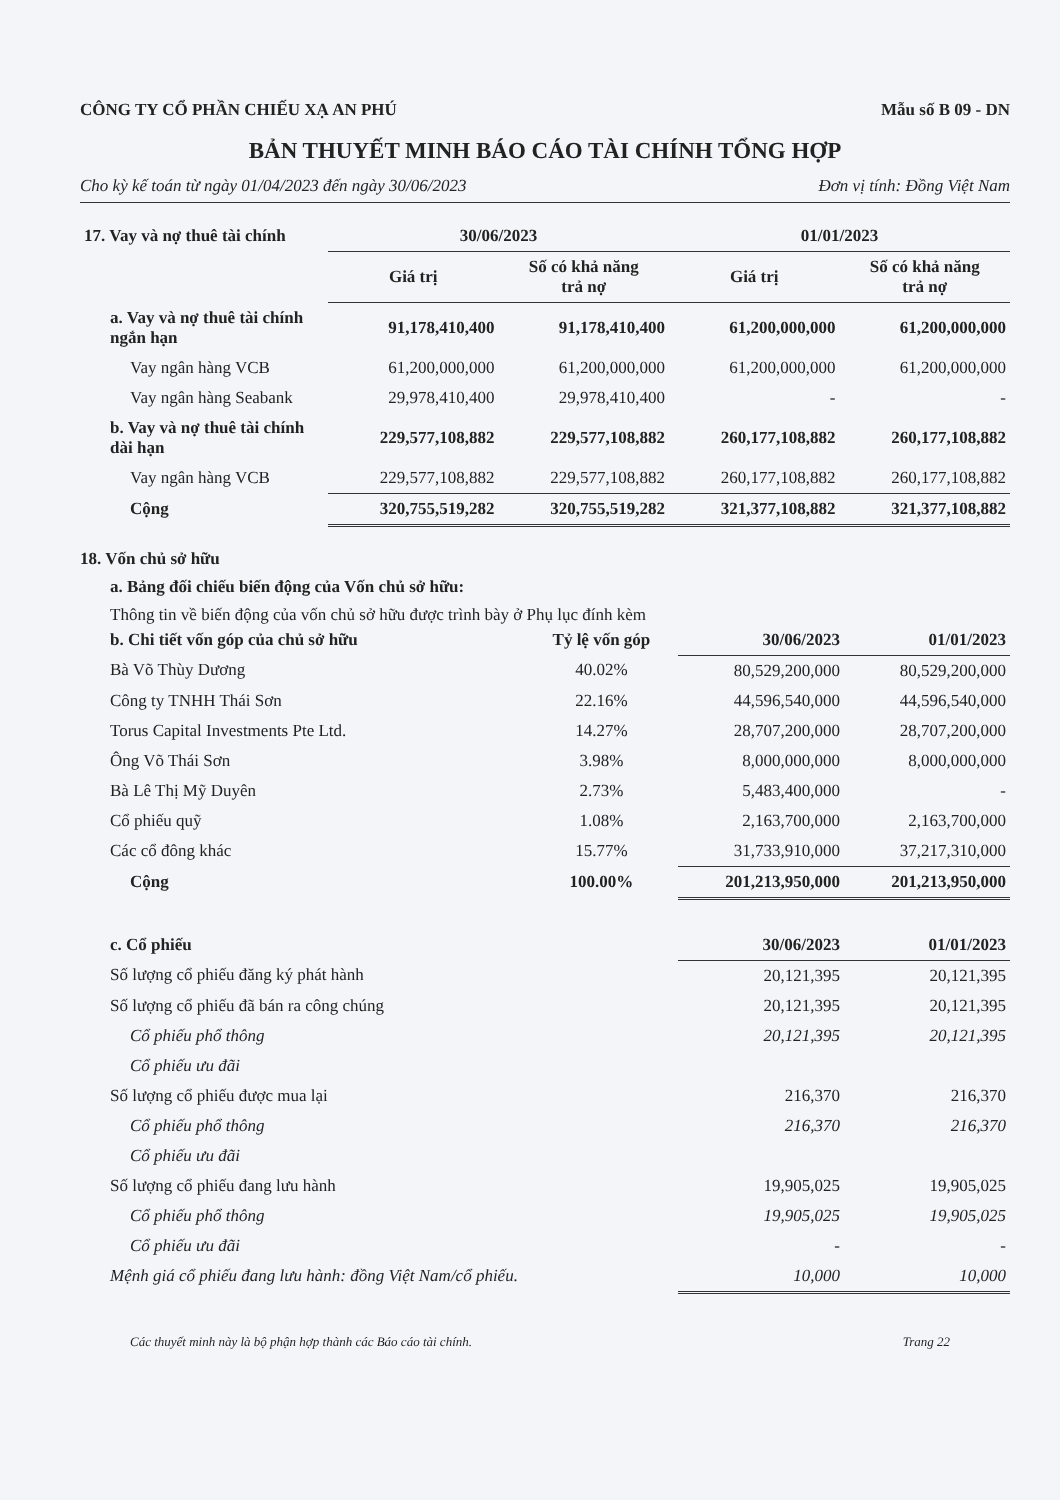CÔNG TY CỔ PHẦN CHIẾU XẠ AN PHÚ Mẫu số B 09 - DN
BẢN THUYẾT MINH BÁO CÁO TÀI CHÍNH TỔNG HỢP
Cho kỳ kế toán từ ngày 01/04/2023 đến ngày 30/06/2023 Đơn vị tính: Đồng Việt Nam
| 17. Vay và nợ thuê tài chính | 30/06/2023 | | 01/01/2023 | |
| --- | --- | --- | --- | --- |
| | Giá trị | Số có khả năng trả nợ | Giá trị | Số có khả năng trả nợ |
| a. Vay và nợ thuê tài chính ngắn hạn | 91,178,410,400 | 91,178,410,400 | 61,200,000,000 | 61,200,000,000 |
| Vay ngân hàng VCB | 61,200,000,000 | 61,200,000,000 | 61,200,000,000 | 61,200,000,000 |
| Vay ngân hàng Seabank | 29,978,410,400 | 29,978,410,400 | - | - |
| b. Vay và nợ thuê tài chính dài hạn | 229,577,108,882 | 229,577,108,882 | 260,177,108,882 | 260,177,108,882 |
| Vay ngân hàng VCB | 229,577,108,882 | 229,577,108,882 | 260,177,108,882 | 260,177,108,882 |
| Cộng | 320,755,519,282 | 320,755,519,282 | 321,377,108,882 | 321,377,108,882 |
18. Vốn chủ sở hữu
a. Bảng đối chiếu biến động của Vốn chủ sở hữu:
Thông tin về biến động của vốn chủ sở hữu được trình bày ở Phụ lục đính kèm
| b. Chi tiết vốn góp của chủ sở hữu | Tỷ lệ vốn góp | 30/06/2023 | 01/01/2023 |
| Bà Võ Thùy Dương | 40.02% | 80,529,200,000 | 80,529,200,000 |
| Công ty TNHH Thái Sơn | 22.16% | 44,596,540,000 | 44,596,540,000 |
| Torus Capital Investments Pte Ltd. | 14.27% | 28,707,200,000 | 28,707,200,000 |
| Ông Võ Thái Sơn | 3.98% | 8,000,000,000 | 8,000,000,000 |
| Bà Lê Thị Mỹ Duyên | 2.73% | 5,483,400,000 | - |
| Cổ phiếu quỹ | 1.08% | 2,163,700,000 | 2,163,700,000 |
| Các cổ đông khác | 15.77% | 31,733,910,000 | 37,217,310,000 |
| Cộng | 100.00% | 201,213,950,000 | 201,213,950,000 |
| c. Cổ phiếu | | 30/06/2023 | 01/01/2023 |
| Số lượng cổ phiếu đăng ký phát hành | | 20,121,395 | 20,121,395 |
| Số lượng cổ phiếu đã bán ra công chúng | | 20,121,395 | 20,121,395 |
| Cổ phiếu phổ thông | | 20,121,395 | 20,121,395 |
| Cổ phiếu ưu đãi | | | |
| Số lượng cổ phiếu được mua lại | | 216,370 | 216,370 |
| Cổ phiếu phổ thông | | 216,370 | 216,370 |
| Cổ phiếu ưu đãi | | | |
| Số lượng cổ phiếu đang lưu hành | | 19,905,025 | 19,905,025 |
| Cổ phiếu phổ thông | | 19,905,025 | 19,905,025 |
| Cổ phiếu ưu đãi | | - | - |
| Mệnh giá cổ phiếu đang lưu hành: đồng Việt Nam/cổ phiếu. | | 10,000 | 10,000 |
Các thuyết minh này là bộ phận hợp thành các Báo cáo tài chính. Trang 22